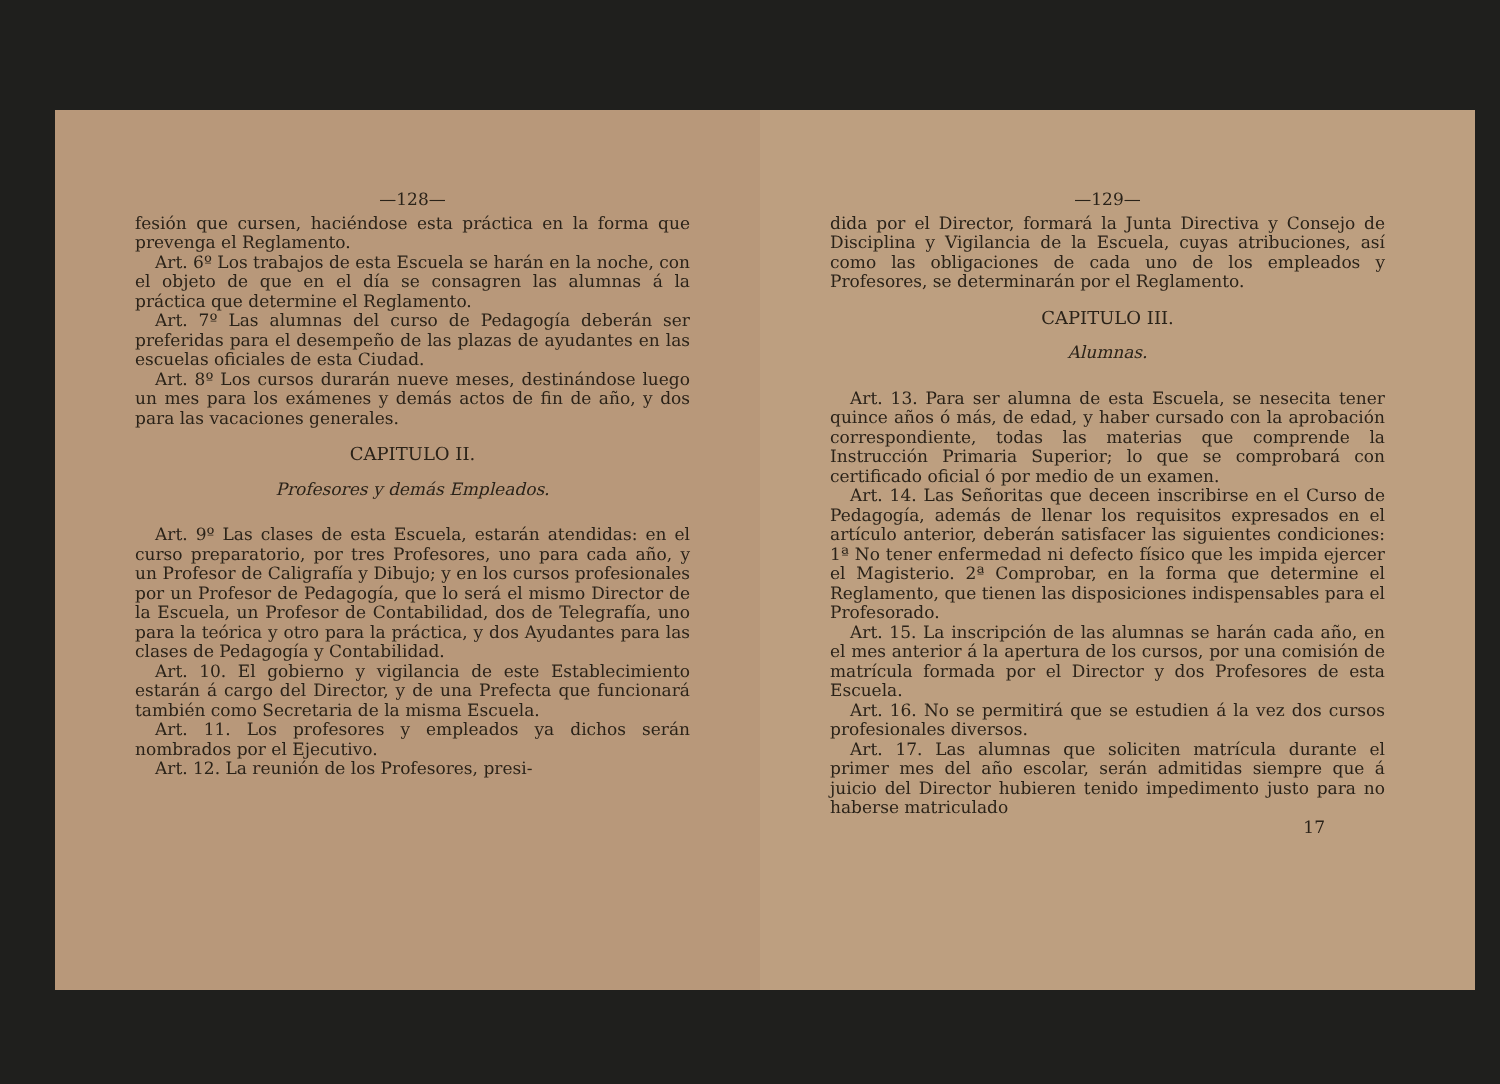—128—
fesión que cursen, haciéndose esta práctica en la forma que prevenga el Reglamento.
Art. 6º Los trabajos de esta Escuela se harán en la noche, con el objeto de que en el día se consagren las alumnas á la práctica que determine el Reglamento.
Art. 7º Las alumnas del curso de Pedagogía deberán ser preferidas para el desempeño de las plazas de ayudantes en las escuelas oficiales de esta Ciudad.
Art. 8º Los cursos durarán nueve meses, destinándose luego un mes para los exámenes y demás actos de fin de año, y dos para las vacaciones generales.
CAPITULO II.
Profesores y demás Empleados.
Art. 9º Las clases de esta Escuela, estarán atendidas: en el curso preparatorio, por tres Profesores, uno para cada año, y un Profesor de Caligrafía y Dibujo; y en los cursos profesionales por un Profesor de Pedagogía, que lo será el mismo Director de la Escuela, un Profesor de Contabilidad, dos de Telegrafía, uno para la teórica y otro para la práctica, y dos Ayudantes para las clases de Pedagogía y Contabilidad.
Art. 10. El gobierno y vigilancia de este Establecimiento estarán á cargo del Director, y de una Prefecta que funcionará también como Secretaria de la misma Escuela.
Art. 11. Los profesores y empleados ya dichos serán nombrados por el Ejecutivo.
Art. 12. La reunión de los Profesores, presi-
—129—
dida por el Director, formará la Junta Directiva y Consejo de Disciplina y Vigilancia de la Escuela, cuyas atribuciones, así como las obligaciones de cada uno de los empleados y Profesores, se determinarán por el Reglamento.
CAPITULO III.
Alumnas.
Art. 13. Para ser alumna de esta Escuela, se nesecita tener quince años ó más, de edad, y haber cursado con la aprobación correspondiente, todas las materias que comprende la Instrucción Primaria Superior; lo que se comprobará con certificado oficial ó por medio de un examen.
Art. 14. Las Señoritas que deceen inscribirse en el Curso de Pedagogía, además de llenar los requisitos expresados en el artículo anterior, deberán satisfacer las siguientes condiciones: 1ª No tener enfermedad ni defecto físico que les impida ejercer el Magisterio. 2ª Comprobar, en la forma que determine el Reglamento, que tienen las disposiciones indispensables para el Profesorado.
Art. 15. La inscripción de las alumnas se harán cada año, en el mes anterior á la apertura de los cursos, por una comisión de matrícula formada por el Director y dos Profesores de esta Escuela.
Art. 16. No se permitirá que se estudien á la vez dos cursos profesionales diversos.
Art. 17. Las alumnas que soliciten matrícula durante el primer mes del año escolar, serán admitidas siempre que á juicio del Director hubieren tenido impedimento justo para no haberse matriculado
17